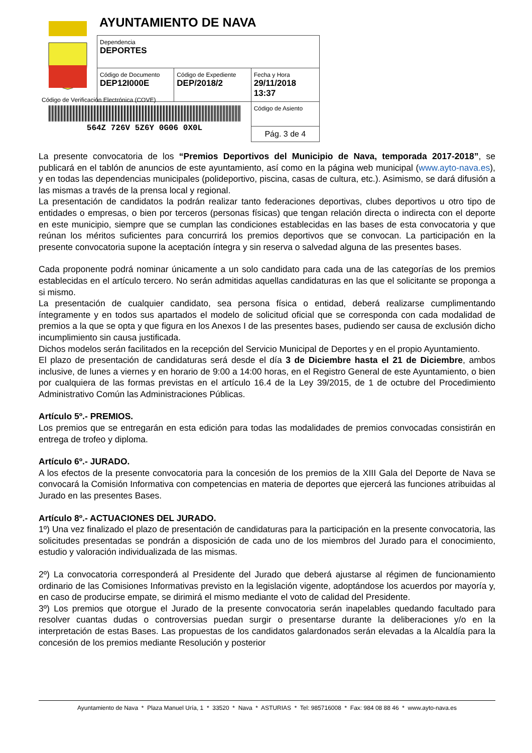AYUNTAMIENTO DE NAVA
| Dependencia DEPORTES | | |
| Código de Documento DEP12I000E | Código de Expediente DEP/2018/2 | Fecha y Hora 29/11/2018 13:37 |
| | | Código de Asiento |
| | | Pág. 3 de 4 |
Código de Verificación Electrónica (COVE)
564Z 726V 5Z6Y 0G06 0X0L
La presente convocatoria de los “Premios Deportivos del Municipio de Nava, temporada 2017-2018”, se publicará en el tablón de anuncios de este ayuntamiento, así como en la página web municipal (www.ayto-nava.es), y en todas las dependencias municipales (polideportivo, piscina, casas de cultura, etc.). Asimismo, se dará difusión a las mismas a través de la prensa local y regional.
La presentación de candidatos la podrán realizar tanto federaciones deportivas, clubes deportivos u otro tipo de entidades o empresas, o bien por terceros (personas físicas) que tengan relación directa o indirecta con el deporte en este municipio, siempre que se cumplan las condiciones establecidas en las bases de esta convocatoria y que reúnan los méritos suficientes para concurrirá los premios deportivos que se convocan. La participación en la presente convocatoria supone la aceptación íntegra y sin reserva o salvedad alguna de las presentes bases.
Cada proponente podrá nominar únicamente a un solo candidato para cada una de las categorías de los premios establecidas en el artículo tercero. No serán admitidas aquellas candidaturas en las que el solicitante se proponga a si mismo.
La presentación de cualquier candidato, sea persona física o entidad, deberá realizarse cumplimentando íntegramente y en todos sus apartados el modelo de solicitud oficial que se corresponda con cada modalidad de premios a la que se opta y que figura en los Anexos I de las presentes bases, pudiendo ser causa de exclusión dicho incumplimiento sin causa justificada.
Dichos modelos serán facilitados en la recepción del Servicio Municipal de Deportes y en el propio Ayuntamiento.
El plazo de presentación de candidaturas será desde el día 3 de Diciembre hasta el 21 de Diciembre, ambos inclusive, de lunes a viernes y en horario de 9:00 a 14:00 horas, en el Registro General de este Ayuntamiento, o bien por cualquiera de las formas previstas en el artículo 16.4 de la Ley 39/2015, de 1 de octubre del Procedimiento Administrativo Común las Administraciones Públicas.
Artículo 5º.- PREMIOS.
Los premios que se entregarán en esta edición para todas las modalidades de premios convocadas consistirán en entrega de trofeo y diploma.
Artículo 6º.- JURADO.
A los efectos de la presente convocatoria para la concesión de los premios de la XIII Gala del Deporte de Nava se convocará la Comisión Informativa con competencias en materia de deportes que ejercerá las funciones atribuidas al Jurado en las presentes Bases.
Artículo 8º.- ACTUACIONES DEL JURADO.
1º) Una vez finalizado el plazo de presentación de candidaturas para la participación en la presente convocatoria, las solicitudes presentadas se pondrán a disposición de cada uno de los miembros del Jurado para el conocimiento, estudio y valoración individualizada de las mismas.
2º) La convocatoria corresponderá al Presidente del Jurado que deberá ajustarse al régimen de funcionamiento ordinario de las Comisiones Informativas previsto en la legislación vigente, adoptándose los acuerdos por mayoría y, en caso de producirse empate, se dirimirá el mismo mediante el voto de calidad del Presidente.
3º) Los premios que otorgue el Jurado de la presente convocatoria serán inapelables quedando facultado para resolver cuantas dudas o controversias puedan surgir o presentarse durante la deliberaciones y/o en la interpretación de estas Bases. Las propuestas de los candidatos galardonados serán elevadas a la Alcaldía para la concesión de los premios mediante Resolución y posterior
Ayuntamiento de Nava * Plaza Manuel Uría, 1 * 33520 * Nava * ASTURIAS * Tel: 985716008 * Fax: 984 08 88 46 * www.ayto-nava.es